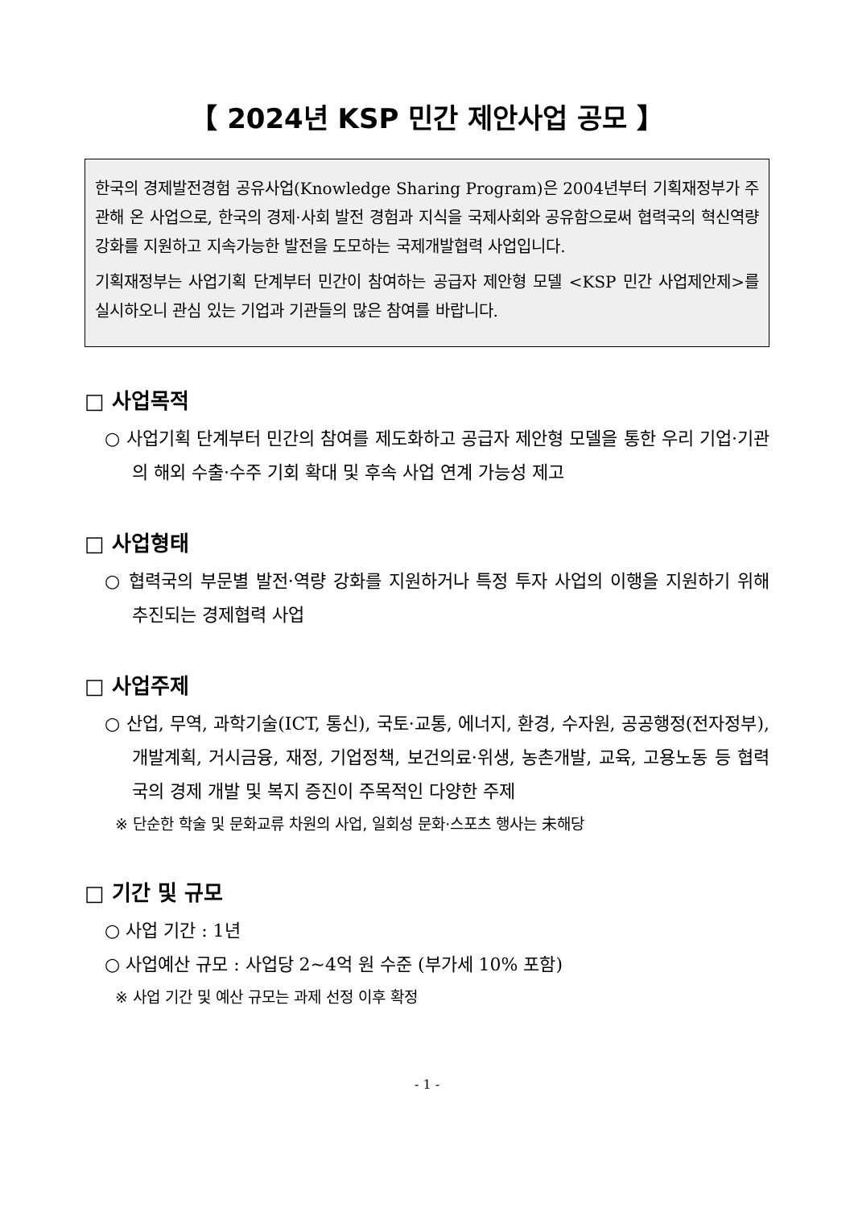【 2024년 KSP 민간 제안사업 공모 】
한국의 경제발전경험 공유사업(Knowledge Sharing Program)은 2004년부터 기획재정부가 주관해 온 사업으로, 한국의 경제·사회 발전 경험과 지식을 국제사회와 공유함으로써 협력국의 혁신역량 강화를 지원하고 지속가능한 발전을 도모하는 국제개발협력 사업입니다.
기획재정부는 사업기획 단계부터 민간이 참여하는 공급자 제안형 모델 <KSP 민간 사업제안제>를 실시하오니 관심 있는 기업과 기관들의 많은 참여를 바랍니다.
□ 사업목적
○ 사업기획 단계부터 민간의 참여를 제도화하고 공급자 제안형 모델을 통한 우리 기업·기관의 해외 수출·수주 기회 확대 및 후속 사업 연계 가능성 제고
□ 사업형태
○ 협력국의 부문별 발전·역량 강화를 지원하거나 특정 투자 사업의 이행을 지원하기 위해 추진되는 경제협력 사업
□ 사업주제
○ 산업, 무역, 과학기술(ICT, 통신), 국토·교통, 에너지, 환경, 수자원, 공공행정(전자정부), 개발계획, 거시금융, 재정, 기업정책, 보건의료·위생, 농촌개발, 교육, 고용노동 등 협력국의 경제 개발 및 복지 증진이 주목적인 다양한 주제
※ 단순한 학술 및 문화교류 차원의 사업, 일회성 문화·스포츠 행사는 未해당
□ 기간 및 규모
○ 사업 기간 : 1년
○ 사업예산 규모 : 사업당 2~4억 원 수준 (부가세 10% 포함)
※ 사업 기간 및 예산 규모는 과제 선정 이후 확정
- 1 -